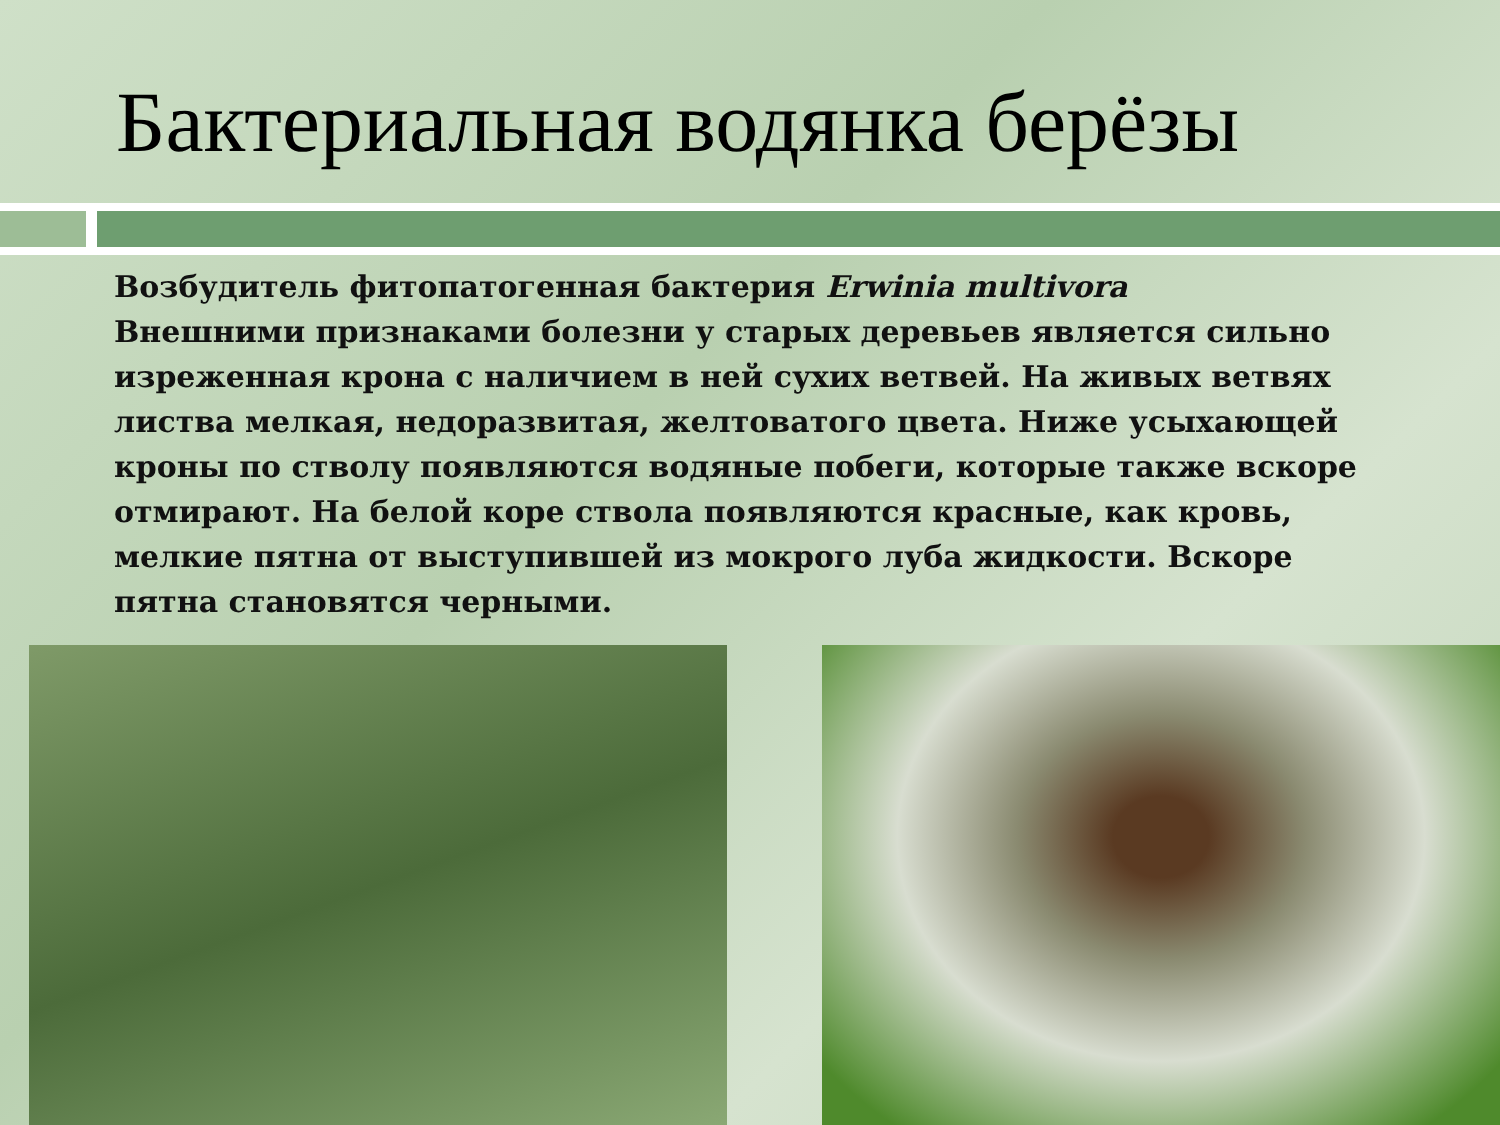Бактериальная водянка берёзы
Возбудитель фитопатогенная бактерия Erwinia multivora
Внешними признаками болезни у старых деревьев является сильно изреженная крона с наличием в ней сухих ветвей. На живых ветвях листва мелкая, недоразвитая, желтоватого цвета. Ниже усыхающей кроны по стволу появляются водяные побеги, которые также вскоре отмирают. На белой коре ствола появляются красные, как кровь, мелкие пятна от выступившей из мокрого луба жидкости. Вскоре пятна становятся черными.